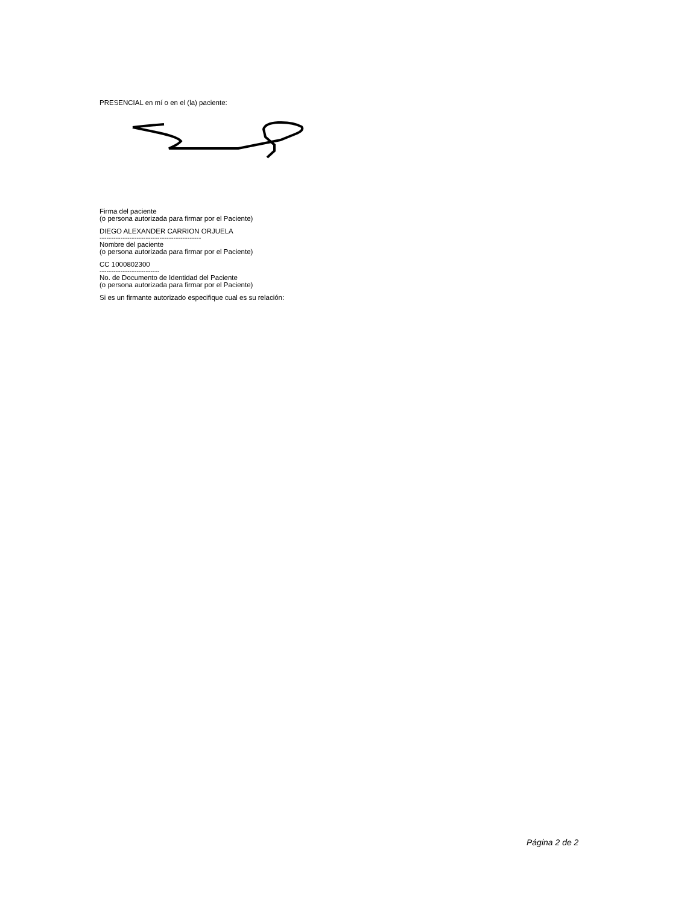PRESENCIAL en mí o en el (la) paciente:
Firma del paciente
(o persona autorizada para firmar por el Paciente)
DIEGO ALEXANDER CARRION ORJUELA
--------------------------------------------
Nombre del paciente
(o persona autorizada para firmar por el Paciente)
CC 1000802300
--------------------------
No. de Documento de Identidad del Paciente
(o persona autorizada para firmar por el Paciente)
Si es un firmante autorizado especifique cual es su relación:
Página 2 de 2